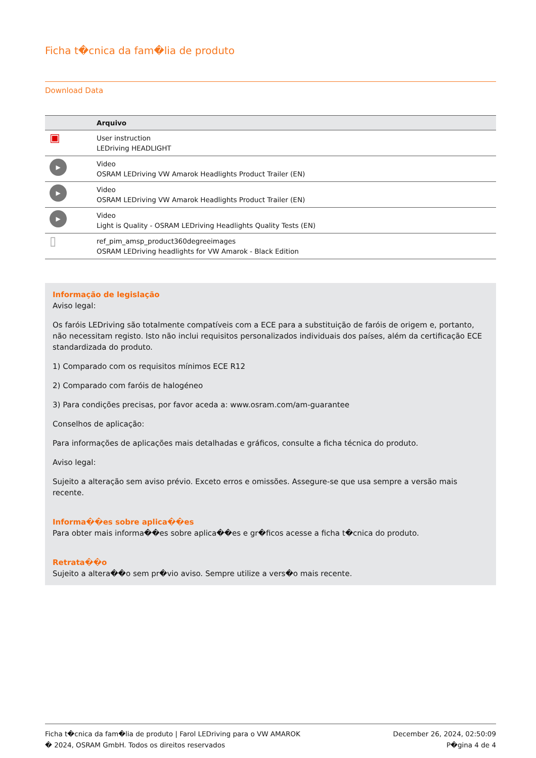Ficha t�cnica da fam�lia de produto
Download Data
| | Arquivo |
| --- | --- |
| ▣ | User instruction LEDriving HEADLIGHT |
| ▶ | Video OSRAM LEDriving VW Amarok Headlights Product Trailer (EN) |
| ▶ | Video OSRAM LEDriving VW Amarok Headlights Product Trailer (EN) |
| ▶ | Video Light is Quality - OSRAM LEDriving Headlights Quality Tests (EN) |
| ▯ | ref_pim_amsp_product360degreeimages OSRAM LEDriving headlights for VW Amarok - Black Edition |
Informação de legislação
Aviso legal:
Os faróis LEDriving são totalmente compatíveis com a ECE para a substituição de faróis de origem e, portanto, não necessitam registo. Isto não inclui requisitos personalizados individuais dos países, além da certificação ECE standardizada do produto.
1) Comparado com os requisitos mínimos ECE R12
2) Comparado com faróis de halogéneo
3) Para condições precisas, por favor aceda a: www.osram.com/am-guarantee
Conselhos de aplicação:
Para informações de aplicações mais detalhadas e gráficos, consulte a ficha técnica do produto.
Aviso legal:
Sujeito a alteração sem aviso prévio. Exceto erros e omissões. Assegure-se que usa sempre a versão mais recente.
Informa��es sobre aplica��es
Para obter mais informa��es sobre aplica��es e gr�ficos acesse a ficha t�cnica do produto.
Retrata��o
Sujeito a altera��o sem pr�vio aviso. Sempre utilize a vers�o mais recente.
Ficha t�cnica da fam�lia de produto | Farol LEDriving para o VW AMAROK
� 2024, OSRAM GmbH. Todos os direitos reservados
December 26, 2024, 02:50:09
P�gina 4 de 4